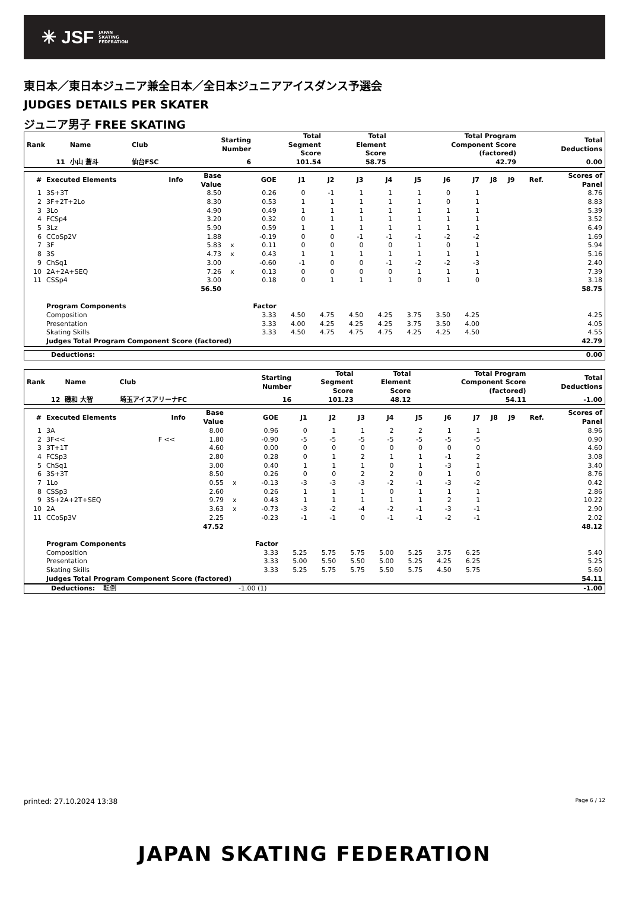✳ JSF JAPAN
SKATING
FEDERATION
東日本／東日本ジュニア兼全日本／全日本ジュニアアイスダンス予選会
JUDGES DETAILS PER SKATER
ジュニア男子 FREE SKATING
| Rank | Name | Club | Starting Number | Total Segment Score | Total Element Score | Total Program Component Score (factored) | Total Deductions |
| --- | --- | --- | --- | --- | --- | --- | --- |
| 11 | 小山 蒼斗 | 仙台FSC | 6 | 101.54 | 58.75 | 42.79 | 0.00 |
| # | Executed Elements | Info | Base Value | | GOE | J1 | J2 | J3 | J4 | J5 | J6 | J7 | J8 | J9 | Ref. | Scores of Panel |
| --- | --- | --- | --- | --- | --- | --- | --- | --- | --- | --- | --- | --- | --- | --- | --- | --- |
| 1 | 3S+3T | | 8.50 | | 0.26 | 0 | -1 | 1 | 1 | 1 | 0 | 1 | | | | 8.76 |
| 2 | 3F+2T+2Lo | | 8.30 | | 0.53 | 1 | 1 | 1 | 1 | 1 | 0 | 1 | | | | 8.83 |
| 3 | 3Lo | | 4.90 | | 0.49 | 1 | 1 | 1 | 1 | 1 | 1 | 1 | | | | 5.39 |
| 4 | FCSp4 | | 3.20 | | 0.32 | 0 | 1 | 1 | 1 | 1 | 1 | 1 | | | | 3.52 |
| 5 | 3Lz | | 5.90 | | 0.59 | 1 | 1 | 1 | 1 | 1 | 1 | 1 | | | | 6.49 |
| 6 | CCoSp2V | | 1.88 | | -0.19 | 0 | 0 | -1 | -1 | -1 | -2 | -2 | | | | 1.69 |
| 7 | 3F | | 5.83 | x | 0.11 | 0 | 0 | 0 | 0 | 1 | 0 | 1 | | | | 5.94 |
| 8 | 3S | | 4.73 | x | 0.43 | 1 | 1 | 1 | 1 | 1 | 1 | 1 | | | | 5.16 |
| 9 | ChSq1 | | 3.00 | | -0.60 | -1 | 0 | 0 | -1 | -2 | -2 | -3 | | | | 2.40 |
| 10 | 2A+2A+SEQ | | 7.26 | x | 0.13 | 0 | 0 | 0 | 0 | 1 | 1 | 1 | | | | 7.39 |
| 11 | CSSp4 | | 3.00 | | 0.18 | 0 | 1 | 1 | 1 | 0 | 1 | 0 | | | | 3.18 |
| | | | 56.50 | | | | | | | | | | | | | 58.75 |
| | Program Components | | | | Factor | | | | | | | | | | | |
| | Composition | | | | 3.33 | 4.50 | 4.75 | 4.50 | 4.25 | 3.75 | 3.50 | 4.25 | | | | 4.25 |
| | Presentation | | | | 3.33 | 4.00 | 4.25 | 4.25 | 4.25 | 3.75 | 3.50 | 4.00 | | | | 4.05 |
| | Skating Skills | | | | 3.33 | 4.50 | 4.75 | 4.75 | 4.75 | 4.25 | 4.25 | 4.50 | | | | 4.55 |
| | Judges Total Program Component Score (factored) | | | | | | | | | | | | | | | 42.79 |
| Deductions: | 0.00 |
| Rank | Name | Club | Starting Number | Total Segment Score | Total Element Score | Total Program Component Score (factored) | Total Deductions |
| --- | --- | --- | --- | --- | --- | --- | --- |
| 12 | 磯和 大智 | 埼玉アイスアリーナFC | 16 | 101.23 | 48.12 | 54.11 | -1.00 |
| # | Executed Elements | Info | Base Value | | GOE | J1 | J2 | J3 | J4 | J5 | J6 | J7 | J8 | J9 | Ref. | Scores of Panel |
| --- | --- | --- | --- | --- | --- | --- | --- | --- | --- | --- | --- | --- | --- | --- | --- | --- |
| 1 | 3A | | 8.00 | | 0.96 | 0 | 1 | 1 | 2 | 2 | 1 | 1 | | | | 8.96 |
| 2 | 3F<< | F << | 1.80 | | -0.90 | -5 | -5 | -5 | -5 | -5 | -5 | -5 | | | | 0.90 |
| 3 | 3T+1T | | 4.60 | | 0.00 | 0 | 0 | 0 | 0 | 0 | 0 | 0 | | | | 4.60 |
| 4 | FCSp3 | | 2.80 | | 0.28 | 0 | 1 | 2 | 1 | 1 | -1 | 2 | | | | 3.08 |
| 5 | ChSq1 | | 3.00 | | 0.40 | 1 | 1 | 1 | 0 | 1 | -3 | 1 | | | | 3.40 |
| 6 | 3S+3T | | 8.50 | | 0.26 | 0 | 0 | 2 | 2 | 0 | 1 | 0 | | | | 8.76 |
| 7 | 1Lo | | 0.55 | x | -0.13 | -3 | -3 | -3 | -2 | -1 | -3 | -2 | | | | 0.42 |
| 8 | CSSp3 | | 2.60 | | 0.26 | 1 | 1 | 1 | 0 | 1 | 1 | 1 | | | | 2.86 |
| 9 | 3S+2A+2T+SEQ | | 9.79 | x | 0.43 | 1 | 1 | 1 | 1 | 1 | 2 | 1 | | | | 10.22 |
| 10 | 2A | | 3.63 | x | -0.73 | -3 | -2 | -4 | -2 | -1 | -3 | -1 | | | | 2.90 |
| 11 | CCoSp3V | | 2.25 | | -0.23 | -1 | -1 | 0 | -1 | -1 | -2 | -1 | | | | 2.02 |
| | | | 47.52 | | | | | | | | | | | | | 48.12 |
| | Program Components | | | | Factor | | | | | | | | | | | |
| | Composition | | | | 3.33 | 5.25 | 5.75 | 5.75 | 5.00 | 5.25 | 3.75 | 6.25 | | | | 5.40 |
| | Presentation | | | | 3.33 | 5.00 | 5.50 | 5.50 | 5.00 | 5.25 | 4.25 | 6.25 | | | | 5.25 |
| | Skating Skills | | | | 3.33 | 5.25 | 5.75 | 5.75 | 5.50 | 5.75 | 4.50 | 5.75 | | | | 5.60 |
| | Judges Total Program Component Score (factored) | | | | | | | | | | | | | | | 54.11 |
| Deductions: | 転倒 | -1.00 (1) | -1.00 |
printed: 27.10.2024 13:38 Page 6 / 12
JAPAN SKATING FEDERATION